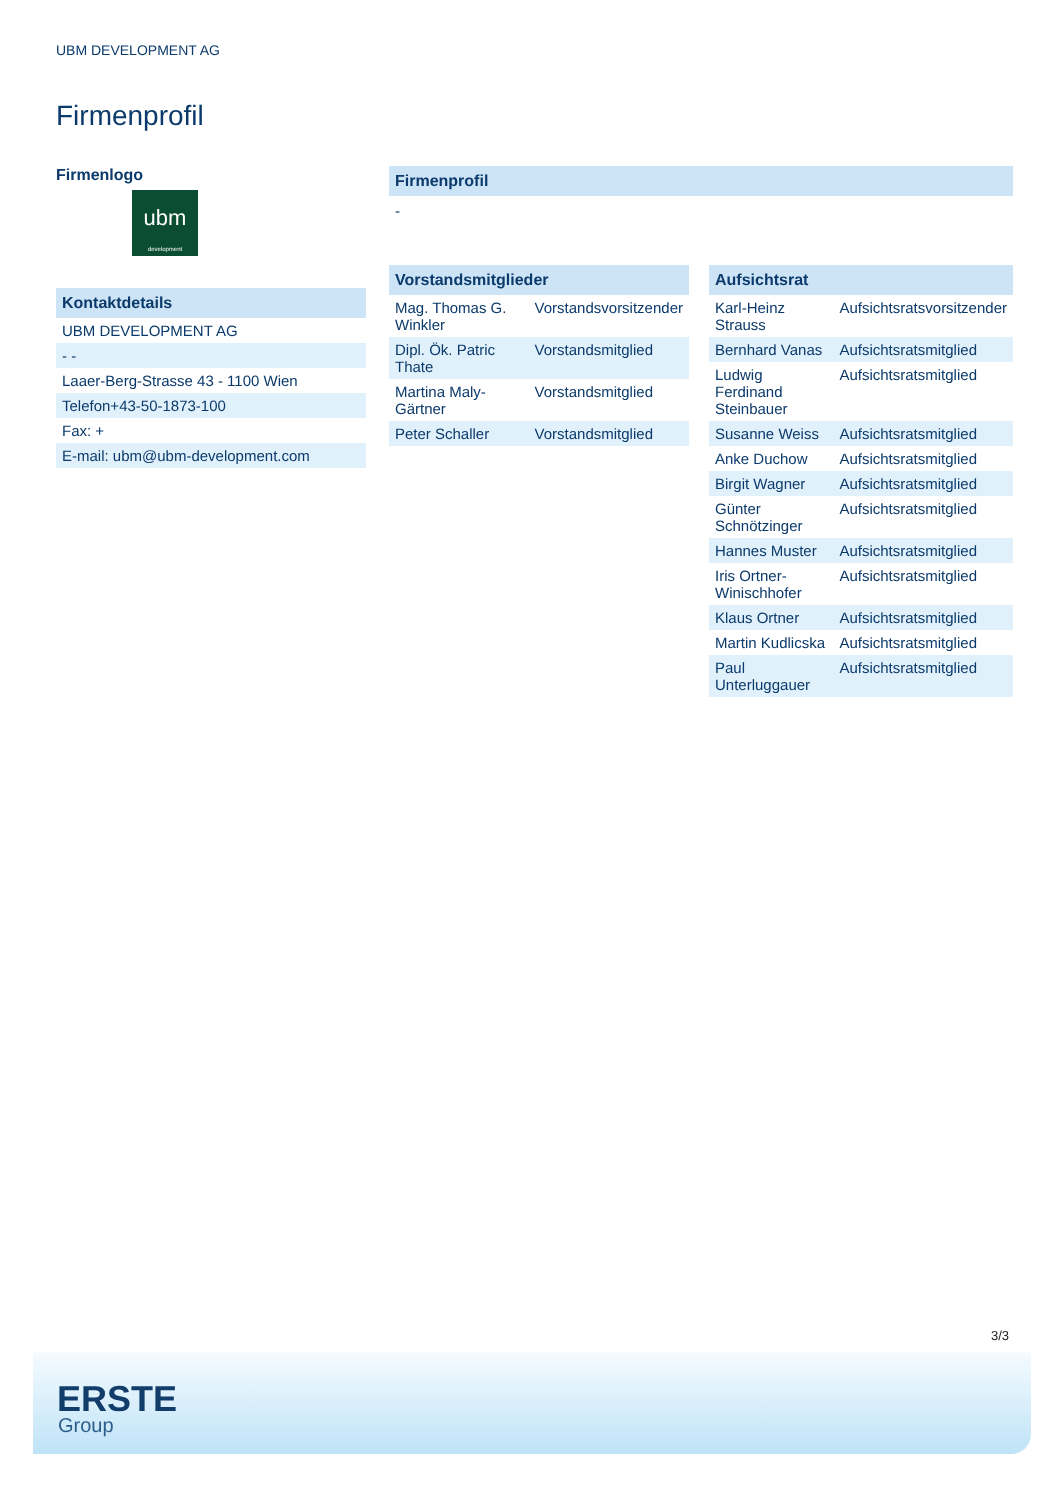UBM DEVELOPMENT AG
Firmenprofil
Firmenlogo
ubm
development
Kontaktdetails
| UBM DEVELOPMENT AG |
| - - |
| Laaer-Berg-Strasse 43 - 1100 Wien |
| Telefon+43-50-1873-100 |
| Fax: + |
| E-mail: ubm@ubm-development.com |
Firmenprofil
-
Vorstandsmitglieder
| Mag. Thomas G. Winkler | Vorstandsvorsitzender |
| Dipl. Ök. Patric Thate | Vorstandsmitglied |
| Martina Maly-Gärtner | Vorstandsmitglied |
| Peter Schaller | Vorstandsmitglied |
Aufsichtsrat
| Karl-Heinz Strauss | Aufsichtsratsvorsitzender |
| Bernhard Vanas | Aufsichtsratsmitglied |
| Ludwig Ferdinand Steinbauer | Aufsichtsratsmitglied |
| Susanne Weiss | Aufsichtsratsmitglied |
| Anke Duchow | Aufsichtsratsmitglied |
| Birgit Wagner | Aufsichtsratsmitglied |
| Günter Schnötzinger | Aufsichtsratsmitglied |
| Hannes Muster | Aufsichtsratsmitglied |
| Iris Ortner-Winischhofer | Aufsichtsratsmitglied |
| Klaus Ortner | Aufsichtsratsmitglied |
| Martin Kudlicska | Aufsichtsratsmitglied |
| Paul Unterluggauer | Aufsichtsratsmitglied |
3/3
ERSTE
Group